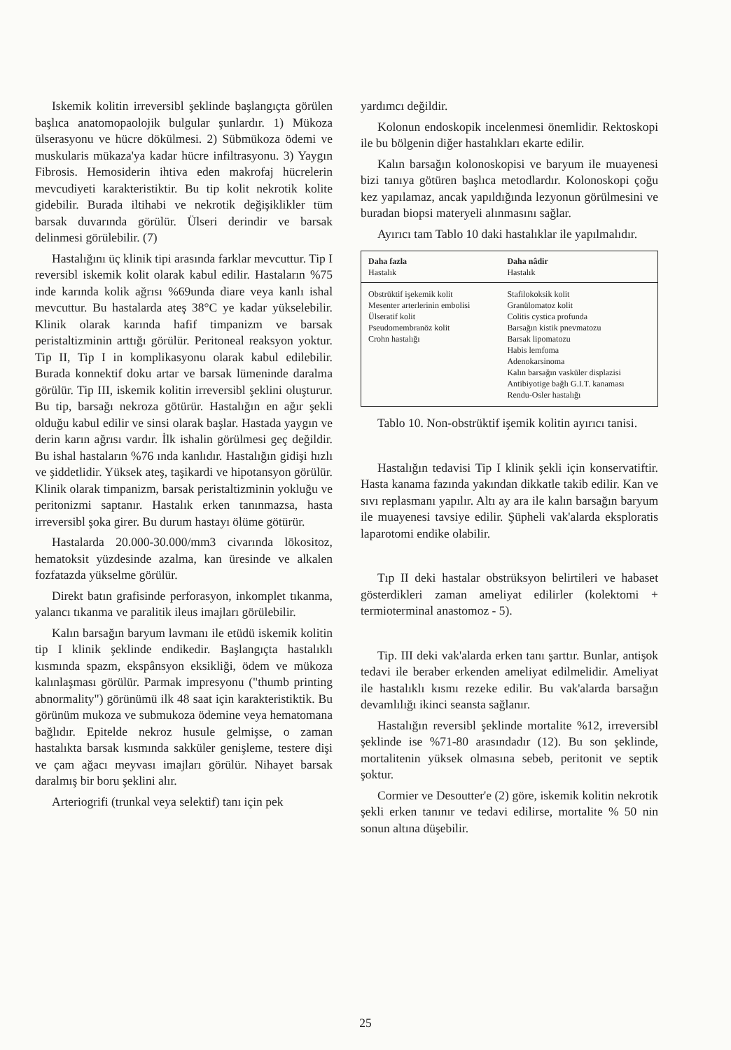Iskemik kolitin irreversibl şeklinde başlangıçta görülen başlıca anatomopaolojik bulgular şunlardır. 1) Mükoza ülserasyonu ve hücre dökülmesi. 2) Sübmükoza ödemi ve muskularis mükaza'ya kadar hücre infiltrasyonu. 3) Yaygın Fibrosis. Hemosiderin ihtiva eden makrofaj hücrelerin mevcudiyeti karakteristiktir. Bu tip kolit nekrotik kolite gidebilir. Burada iltihabi ve nekrotik değişiklikler tüm barsak duvarında görülür. Ülseri derindir ve barsak delinmesi görülebilir. (7)
Hastalığını üç klinik tipi arasında farklar mevcuttur. Tip I reversibl iskemik kolit olarak kabul edilir. Hastaların %75 inde karında kolik ağrısı %69unda diare veya kanlı ishal mevcuttur. Bu hastalarda ateş 38°C ye kadar yükselebilir. Klinik olarak karında hafif timpanizm ve barsak peristaltizminin arttığı görülür. Peritoneal reaksyon yoktur. Tip II, Tip I in komplikasyonu olarak kabul edilebilir. Burada konnektif doku artar ve barsak lümeninde daralma görülür. Tip III, iskemik kolitin irreversibl şeklini oluşturur. Bu tip, barsağı nekroza götürür. Hastalığın en ağır şekli olduğu kabul edilir ve sinsi olarak başlar. Hastada yaygın ve derin karın ağrısı vardır. İlk ishalin görülmesi geç değildir. Bu ishal hastaların %76 ında kanlıdır. Hastalığın gidişi hızlı ve şiddetlidir. Yüksek ateş, taşikardi ve hipotansyon görülür. Klinik olarak timpanizm, barsak peristaltizminin yokluğu ve peritonizmi saptanır. Hastalık erken tanınmazsa, hasta irreversibl şoka girer. Bu durum hastayı ölüme götürür.
Hastalarda 20.000-30.000/mm3 civarında lökositoz, hematoksit yüzdesinde azalma, kan üresinde ve alkalen fozfatazda yükselme görülür.
Direkt batın grafisinde perforasyon, inkomplet tıkanma, yalancı tıkanma ve paralitik ileus imajları görülebilir.
Kalın barsağın baryum lavmanı ile etüdü iskemik kolitin tip I klinik şeklinde endikedir. Başlangıçta hastalıklı kısmında spazm, ekspânsyon eksikliği, ödem ve mükoza kalınlaşması görülür. Parmak impresyonu ("thumb printing abnormality") görünümü ilk 48 saat için karakteristiktik. Bu görünüm mukoza ve submukoza ödemine veya hematomana bağlıdır. Epitelde nekroz husule gelmişse, o zaman hastalıkta barsak kısmında sakküler genişleme, testere dişi ve çam ağacı meyvası imajları görülür. Nihayet barsak daralmış bir boru şeklini alır.
Arteriogrifi (trunkal veya selektif) tanı için pek
yardımcı değildir.
Kolonun endoskopik incelenmesi önemlidir. Rektoskopi ile bu bölgenin diğer hastalıkları ekarte edilir.
Kalın barsağın kolonoskopisi ve baryum ile muayenesi bizi tanıya götüren başlıca metodlardır. Kolonoskopi çoğu kez yapılamaz, ancak yapıldığında lezyonun görülmesini ve buradan biopsi materyeli alınmasını sağlar.
Ayırıcı tam Tablo 10 daki hastalıklar ile yapılmalıdır.
| Daha fazla Hastalık | Daha nâdir Hastalık |
| --- | --- |
| Obstrüktif işekemik kolit Mesenter arterlerinin embolisi Ülseratif kolit Pseudomembranöz kolit Crohn hastalığı | Stafilokoksik kolit Granülomatoz kolit Colitis cystica profunda Barsağın kistik pnevmatozu Barsak lipomatozu Habis lemfoma Adenokarsinoma Kalın barsağın vasküler displazisi Antibiyotige bağlı G.I.T. kanaması Rendu-Osler hastalığı |
Tablo 10. Non-obstrüktif işemik kolitin ayırıcı tanisi.
Hastalığın tedavisi Tip I klinik şekli için konservatiftir. Hasta kanama fazında yakından dikkatle takib edilir. Kan ve sıvı replasmanı yapılır. Altı ay ara ile kalın barsağın baryum ile muayenesi tavsiye edilir. Şüpheli vak'alarda eksploratis laparotomi endike olabilir.
Tıp II deki hastalar obstrüksyon belirtileri ve habaset gösterdikleri zaman ameliyat edilirler (kolektomi + termioterminal anastomoz - 5).
Tip. III deki vak'alarda erken tanı şarttır. Bunlar, antişok tedavi ile beraber erkenden ameliyat edilmelidir. Ameliyat ile hastalıklı kısmı rezeke edilir. Bu vak'alarda barsağın devamlılığı ikinci seansta sağlanır.
Hastalığın reversibl şeklinde mortalite %12, irreversibl şeklinde ise %71-80 arasındadır (12). Bu son şeklinde, mortalitenin yüksek olmasına sebeb, peritonit ve septik şoktur.
Cormier ve Desoutter'e (2) göre, iskemik kolitin nekrotik şekli erken tanınır ve tedavi edilirse, mortalite % 50 nin sonun altına düşebilir.
25